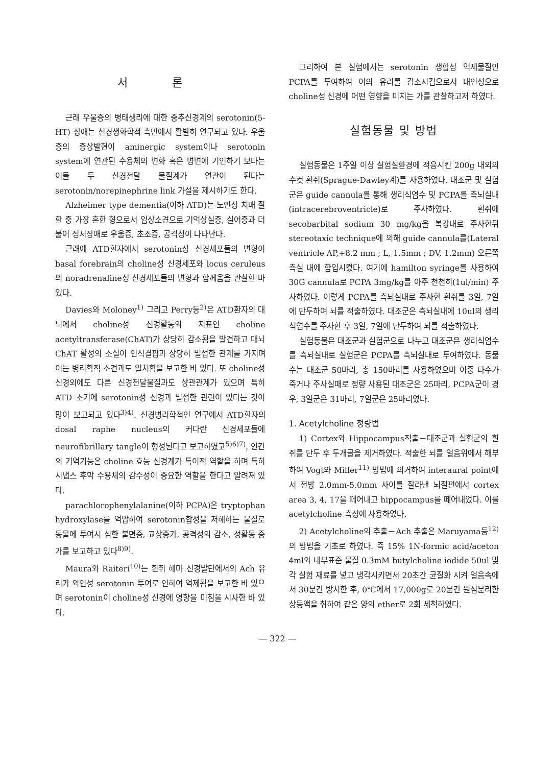서 론
근래 우울증의 병태생리에 대한 중추신경계의 serotonin(5-HT) 장애는 신경생화학적 측면에서 활발히 연구되고 있다. 우울증의 증상발현이 aminergic system이나 serotonin system에 연관된 수용체의 변화 혹은 병변에 기인하기 보다는 이들 두 신경전달 물질계가 연관이 된다는 serotonin/norepinephrine link 가설을 제시하기도 한다.
Alzheimer type dementia(이하 ATD)는 노인성 치매 질환 중 가장 흔한 형으로서 임상소견으로 기억상실증, 실어증과 더불어 정서장애로 우울증, 초조증, 공격성이 나타난다.
근래에 ATD환자에서 serotonin성 신경세포들의 변형이 basal forebrain의 choline성 신경세포와 locus ceruleus의 noradrenaline성 신경세포들의 변형과 함께옴을 관찰한 바 있다.
Davies와 Moloney<sup>1)</sup> 그리고 Perry등<sup>2)</sup>은 ATD환자의 대뇌에서 choline성 신경활동의 지표인 choline acetyltransferase(ChAT)가 상당히 감소됨을 발견하고 대뇌 ChAT 활성의 소실이 인식결핍과 상당히 밀접한 관계를 가지며 이는 병리학적 소견과도 일치함을 보고한 바 있다. 또 choline성 신경외에도 다른 신경전달물질과도 상관관계가 있으며 특히 ATD 초기에 serotonin성 신경과 밀접한 관련이 있다는 것이 많이 보고되고 있다<sup>3)4)</sup>. 신경병리학적인 연구에서 ATD환자의 dosal raphe nucleus의 커다란 신경세포들에 neurofibrillary tangle이 형성된다고 보고하였고<sup>5)6)7)</sup>, 인간의 기억기능은 choline 효능 신경계가 특이적 역할을 하며 특히 시냅스 후막 수용체의 감수성이 중요한 역할을 한다고 알려져 있다.
parachlorophenylalanine(이하 PCPA)은 tryptophan hydroxylase를 억압하여 serotonin합성을 저해하는 물질로 동물에 투여시 심한 불면증, 교상증가, 공격성의 감소, 성활동 증가를 보고하고 있다<sup>8)9)</sup>.
Maura와 Raiteri<sup>10)</sup>는 흰쥐 해마 신경말단에서의 Ach 유리가 외인성 serotonin 투여로 인하여 억제됨을 보고한 바 있으며 serotonin이 choline성 신경에 영향을 미침을 시사한 바 있다.
그리하여 본 실험에서는 serotonin 생합성 억제물질인 PCPA를 투여하여 이의 유리를 감소시킴으로서 내인성으로 choline성 신경에 어떤 영향을 미치는 가를 관찰하고저 하였다.
실험동물 및 방법
실험동물은 1주일 이상 실험실환경에 적응시킨 200g 내외의 수컷 흰쥐(Sprague-Dawley계)를 사용하였다. 대조군 및 실험군은 guide cannula를 통해 생리식염수 및 PCPA를 측뇌실내(intracerebroventricle)로 주사하였다. 흰쥐에 secobarbital sodium 30 mg/kg을 복강내로 주사한뒤 stereotaxic technique에 의해 guide cannula를(Lateral ventricle AP,+8.2 mm ; L, 1.5mm ; DV, 1.2mm) 오른쪽 측실 내에 함입시켰다. 여기에 hamilton syringe를 사용하여 30G cannula로 PCPA 3mg/kg를 아주 천천히(1ul/min) 주사하였다. 이렇게 PCPA를 측뇌실내로 주사한 흰쥐를 3일, 7일에 단두하여 뇌를 적출하였다. 대조군은 측뇌실내에 10ul의 생리식염수를 주사한 후 3일, 7일에 단두하여 뇌를 적출하였다.
실험동물은 대조군과 실험군으로 나누고 대조군은 생리식염수를 측뇌실내로 실험군은 PCPA를 측뇌실내로 투여하였다. 동물수는 대조군 50마리, 총 150마리를 사용하였으며 이중 다수가 죽거나 주사실패로 정량 사용된 대조군은 25마리, PCPA군이 경우, 3일군은 31마리, 7일군은 25마리였다.
1. Acetylcholine 정량법
1) Cortex와 Hippocampus적출－대조군과 실험군의 흰쥐를 단두 후 두개골을 제거하였다. 적출한 뇌를 얼음위에서 해부하여 Vogt와 Miller<sup>11)</sup> 방법에 의거하여 interaural point에서 전방 2.0mm-5.0mm 사이를 잘라낸 뇌절편에서 cortex area 3, 4, 17을 떼어내고 hippocampus를 떼어내었다. 이를 acetylcholine 측정에 사용하였다.
2) Acetylcholine의 추출－Ach 추출은 Maruyama등<sup>12)</sup>의 방법을 기초로 하였다. 즉 15% 1N-formic acid/aceton 4ml와 내부표준 물질 0.3mM butylcholine iodide 50ul 및 각 실험 재료를 넣고 냉각시키면서 20초간 균질화 시켜 얼음속에서 30분간 방치한 후, 0℃에서 17,000g로 20분간 원심분리한 상등액을 취하여 같은 양의 ether로 2회 세척하였다.
— 322 —